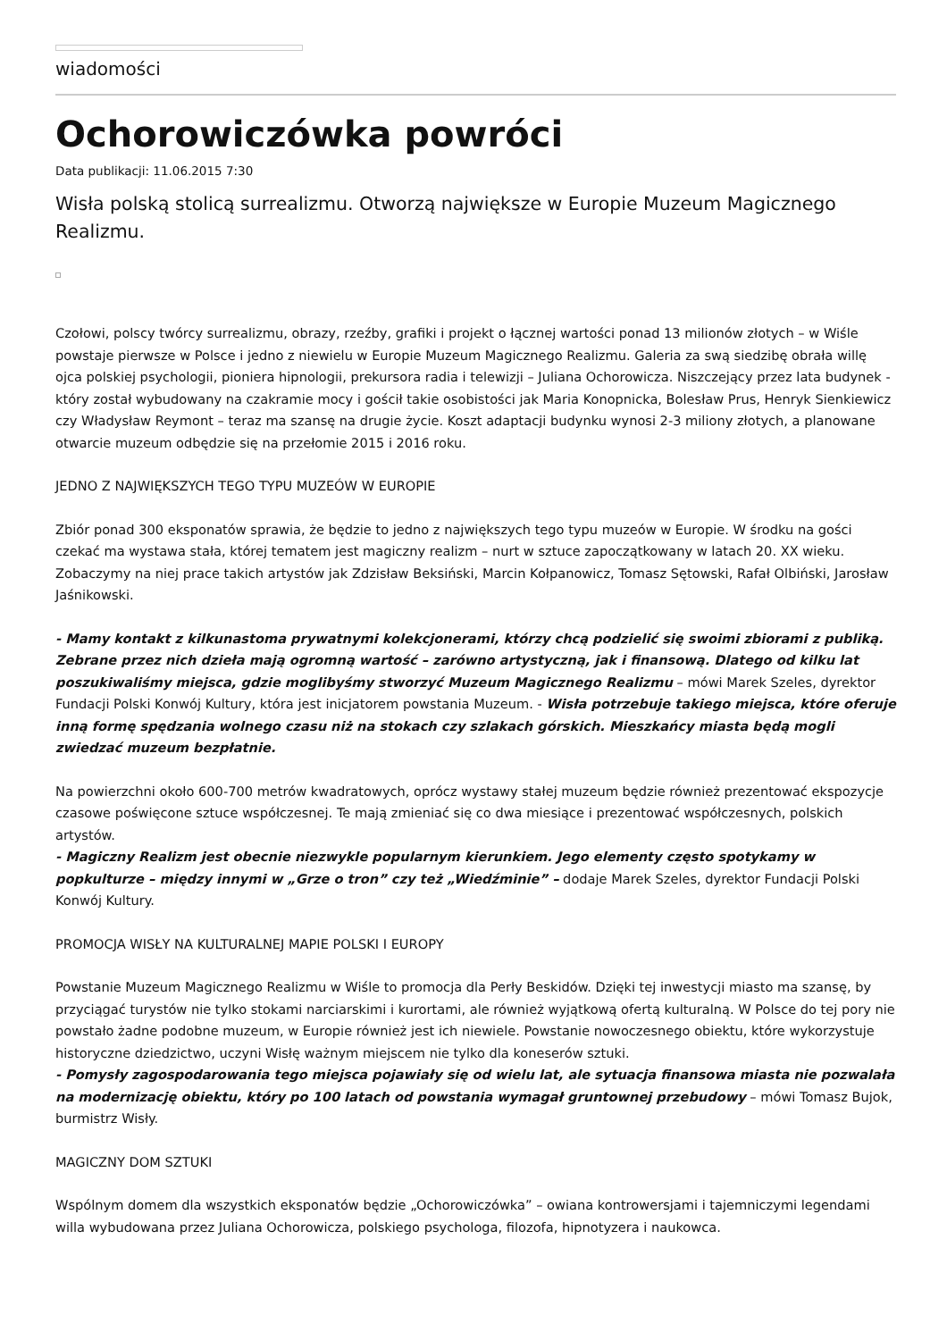wiadomości
Ochorowiczówka powróci
Data publikacji: 11.06.2015 7:30
Wisła polską stolicą surrealizmu. Otworzą największe w Europie Muzeum Magicznego Realizmu.
Czołowi, polscy twórcy surrealizmu, obrazy, rzeźby, grafiki i projekt o łącznej wartości ponad 13 milionów złotych – w Wiśle powstaje pierwsze w Polsce i jedno z niewielu w Europie Muzeum Magicznego Realizmu. Galeria za swą siedzibę obrała willę ojca polskiej psychologii, pioniera hipnologii, prekursora radia i telewizji – Juliana Ochorowicza. Niszczejący przez lata budynek - który został wybudowany na czakramie mocy i gościł takie osobistości jak Maria Konopnicka, Bolesław Prus, Henryk Sienkiewicz czy Władysław Reymont – teraz ma szansę na drugie życie. Koszt adaptacji budynku wynosi 2-3 miliony złotych, a planowane otwarcie muzeum odbędzie się na przełomie 2015 i 2016 roku.
JEDNO Z NAJWIĘKSZYCH TEGO TYPU MUZEÓW W EUROPIE
Zbiór ponad 300 eksponatów sprawia, że będzie to jedno z największych tego typu muzeów w Europie. W środku na gości czekać ma wystawa stała, której tematem jest magiczny realizm – nurt w sztuce zapoczątkowany w latach 20. XX wieku. Zobaczymy na niej prace takich artystów jak Zdzisław Beksiński, Marcin Kołpanowicz, Tomasz Sętowski, Rafał Olbiński, Jarosław Jaśnikowski.
- Mamy kontakt z kilkunastoma prywatnymi kolekcjonerami, którzy chcą podzielić się swoimi zbiorami z publiką. Zebrane przez nich dzieła mają ogromną wartość – zarówno artystyczną, jak i finansową. Dlatego od kilku lat poszukiwaliśmy miejsca, gdzie moglibyśmy stworzyć Muzeum Magicznego Realizmu – mówi Marek Szeles, dyrektor Fundacji Polski Konwój Kultury, która jest inicjatorem powstania Muzeum. - Wisła potrzebuje takiego miejsca, które oferuje inną formę spędzania wolnego czasu niż na stokach czy szlakach górskich. Mieszkańcy miasta będą mogli zwiedzać muzeum bezpłatnie.
Na powierzchni około 600-700 metrów kwadratowych, oprócz wystawy stałej muzeum będzie również prezentować ekspozycje czasowe poświęcone sztuce współczesnej. Te mają zmieniać się co dwa miesiące i prezentować współczesnych, polskich artystów.
- Magiczny Realizm jest obecnie niezwykle popularnym kierunkiem. Jego elementy często spotykamy w popkulturze – między innymi w „Grze o tron” czy też „Wiedźminie” – dodaje Marek Szeles, dyrektor Fundacji Polski Konwój Kultury.
PROMOCJA WISŁY NA KULTURALNEJ MAPIE POLSKI I EUROPY
Powstanie Muzeum Magicznego Realizmu w Wiśle to promocja dla Perły Beskidów. Dzięki tej inwestycji miasto ma szansę, by przyciągać turystów nie tylko stokami narciarskimi i kurortami, ale również wyjątkową ofertą kulturalną. W Polsce do tej pory nie powstało żadne podobne muzeum, w Europie również jest ich niewiele. Powstanie nowoczesnego obiektu, które wykorzystuje historyczne dziedzictwo, uczyni Wisłę ważnym miejscem nie tylko dla koneserów sztuki.
- Pomysły zagospodarowania tego miejsca pojawiały się od wielu lat, ale sytuacja finansowa miasta nie pozwalała na modernizację obiektu, który po 100 latach od powstania wymagał gruntownej przebudowy – mówi Tomasz Bujok, burmistrz Wisły.
MAGICZNY DOM SZTUKI
Wspólnym domem dla wszystkich eksponatów będzie „Ochorowiczówka” – owiana kontrowersjami i tajemniczymi legendami willa wybudowana przez Juliana Ochorowicza, polskiego psychologa, filozofa, hipnotyzera i naukowca.